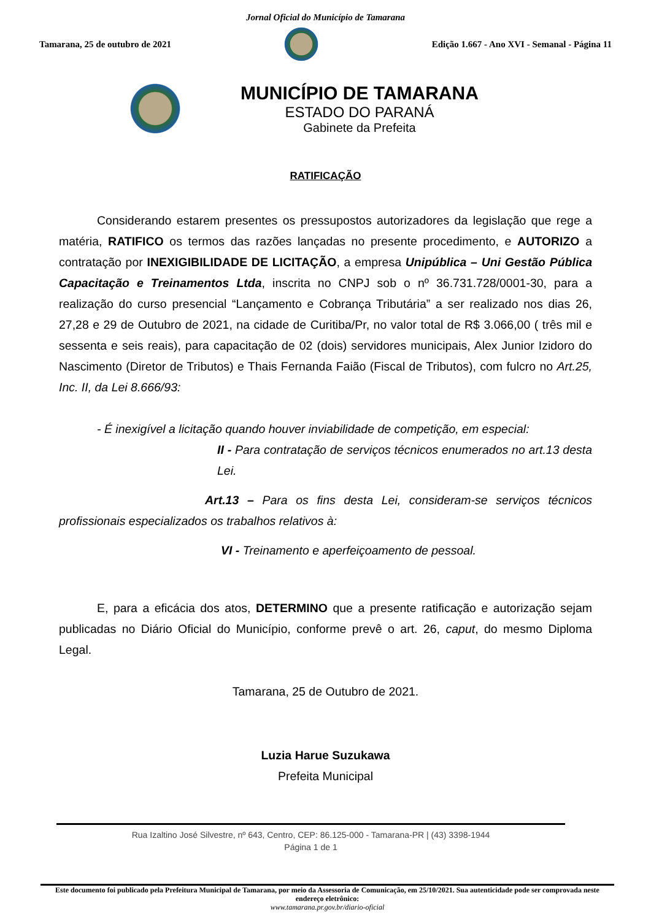Jornal Oficial do Município de Tamarana
Tamarana, 25 de outubro de 2021
Edição 1.667 - Ano XVI - Semanal - Página 11
MUNICÍPIO DE TAMARANA
ESTADO DO PARANÁ
Gabinete da Prefeita
RATIFICAÇÃO
Considerando estarem presentes os pressupostos autorizadores da legislação que rege a matéria, RATIFICO os termos das razões lançadas no presente procedimento, e AUTORIZO a contratação por INEXIGIBILIDADE DE LICITAÇÃO, a empresa Unipública – Uni Gestão Pública Capacitação e Treinamentos Ltda, inscrita no CNPJ sob o nº 36.731.728/0001-30, para a realização do curso presencial “Lançamento e Cobrança Tributária” a ser realizado nos dias 26, 27,28 e 29 de Outubro de 2021, na cidade de Curitiba/Pr, no valor total de R$ 3.066,00 ( três mil e sessenta e seis reais), para capacitação de 02 (dois) servidores municipais, Alex Junior Izidoro do Nascimento (Diretor de Tributos) e Thais Fernanda Faião (Fiscal de Tributos), com fulcro no Art.25, Inc. II, da Lei 8.666/93:
- É inexigível a licitação quando houver inviabilidade de competição, em especial:
II - Para contratação de serviços técnicos enumerados no art.13 desta Lei.
Art.13 – Para os fins desta Lei, consideram-se serviços técnicos profissionais especializados os trabalhos relativos à:
VI - Treinamento e aperfeiçoamento de pessoal.
E, para a eficácia dos atos, DETERMINO que a presente ratificação e autorização sejam publicadas no Diário Oficial do Município, conforme prevê o art. 26, caput, do mesmo Diploma Legal.
Tamarana, 25 de Outubro de 2021.
Luzia Harue Suzukawa
Prefeita Municipal
Rua Izaltino José Silvestre, nº 643, Centro, CEP: 86.125-000 - Tamarana-PR | (43) 3398-1944
Página 1 de 1
Este documento foi publicado pela Prefeitura Municipal de Tamarana, por meio da Assessoria de Comunicação, em 25/10/2021. Sua autenticidade pode ser comprovada neste endereço eletrônico:
www.tamarana.pr.gov.br/diario-oficial